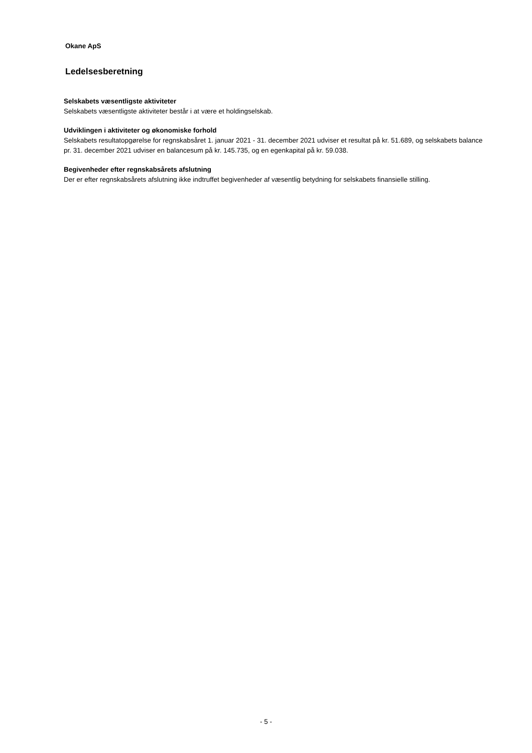Okane ApS
Ledelsesberetning
Selskabets væsentligste aktiviteter
Selskabets væsentligste aktiviteter består i at være et holdingselskab.
Udviklingen i aktiviteter og økonomiske forhold
Selskabets resultatopgørelse for regnskabsåret 1. januar 2021 - 31. december 2021 udviser et resultat på kr. 51.689, og selskabets balance pr. 31. december 2021 udviser en balancesum på kr. 145.735, og en egenkapital på kr. 59.038.
Begivenheder efter regnskabsårets afslutning
Der er efter regnskabsårets afslutning ikke indtruffet begivenheder af væsentlig betydning for selskabets finansielle stilling.
- 5 -